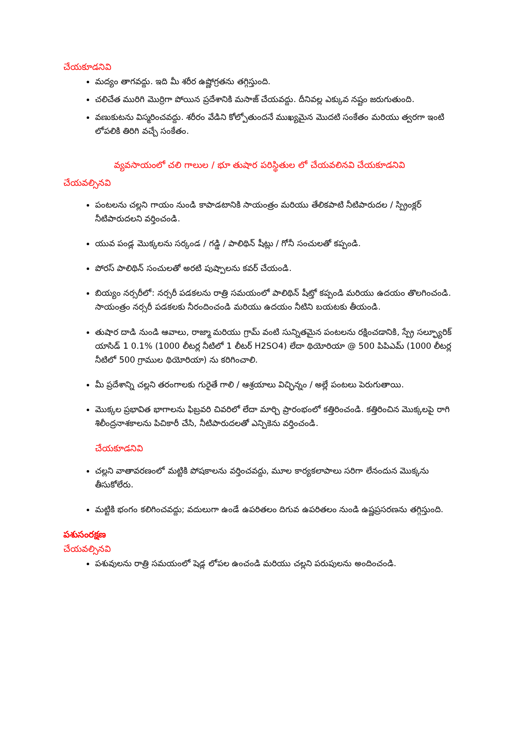చేయకూడనివి
మద్యం తాగవద్దు. ఇది మీ శరీర ఉష్ణోగ్రతను తగ్గిస్తుంది.
చలిచేత మురిగి మొర్రిగా పోయిన ప్రదేశానికి మసాజ్ చేయవద్దు. దీనివల్ల ఎక్కువ నష్టం జరుగుతుంది.
వణుకుటను విస్మరించవద్దు. శరీరం వేడిని కోల్పోతుందనే ముఖ్యమైన మొదటి సంకేతం మరియు త్వరగా ఇంటి లోపలికి తిరిగి వచ్చే సంకేతం.
వ్యవసాయంలో చలి గాలుల / భూ తుషార పరిస్థితుల లో చేయవలినవి చేయకూడనివి
చేయవల్సినవి
పంటలను చల్లని గాయం నుండి కాపాడటానికి సాయంత్రం మరియు తేలికపాటి నీటిపారుదల / స్ప్రింక్లర్ నీటిపారుదలని వర్తించండి.
యువ పండ్ల మొక్కలను సర్కండ / గడ్డి / పాలిథిన్ షీట్లు / గోనీ సంచులతో కప్పండి.
పోరస్ పాలిథిన్ సంచులతో అరటి పుష్పాలను కవర్ చేయండి.
బియ్యం నర్సరీలో: నర్సరీ పడకలను రాత్రి సమయంలో పాలిథిన్ షీట్తో కప్పండి మరియు ఉదయం తొలగించండి. సాయంత్రం నర్సరీ పడకలకు నీరందించండి మరియు ఉదయం నీటిని బయటకు తీయండి.
తుషార దాడి నుండి ఆవాలు, రాజ్మా మరియు గ్రామ్ వంటి సున్నితమైన పంటలను రక్షించడానికి, స్ప్రే సల్ఫ్యూరిక్ యాసిడ్ 1 0.1% (1000 లీటర్ల నీటిలో 1 లీటర్ H2SO4) లేదా థియోరియా @ 500 పిపిఎమ్ (1000 లీటర్ల నీటిలో 500 గ్రాముల థియోరియా) ను కరిగించాలి.
మీ ప్రదేశాన్ని చల్లని తరంగాలకు గురైతే గాలి / ఆశ్రయాలు విచ్ఛిన్నం / అల్లే పంటలు పెరుగుతాయి.
మొక్కల ప్రభావిత భాగాలను ఫిబ్రవరి చివరిలో లేదా మార్చి ప్రారంభంలో కత్తిరించండి. కత్తిరించిన మొక్కలపై రాగి శిలీంద్రనాశకాలను పిచికారీ చేసి, నీటిపారుదలతో ఎన్పికెను వర్తించండి.
చేయకూడనివి
చల్లని వాతావరణంలో మట్టికి పోషకాలను వర్తించవద్దు, మూల కార్యకలాపాలు సరిగా లేనందున మొక్కను తీసుకోలేరు.
మట్టికి భంగం కలిగించవద్దు; వదులుగా ఉండే ఉపరితలం దిగువ ఉపరితలం నుండి ఉష్ణప్రసరణను తగ్గిస్తుంది.
పశుసంరక్షణ
చేయవల్సినవి
పశువులను రాత్రి సమయంలో షెడ్ల లోపల ఉంచండి మరియు చల్లని పరుపులను అందించండి.